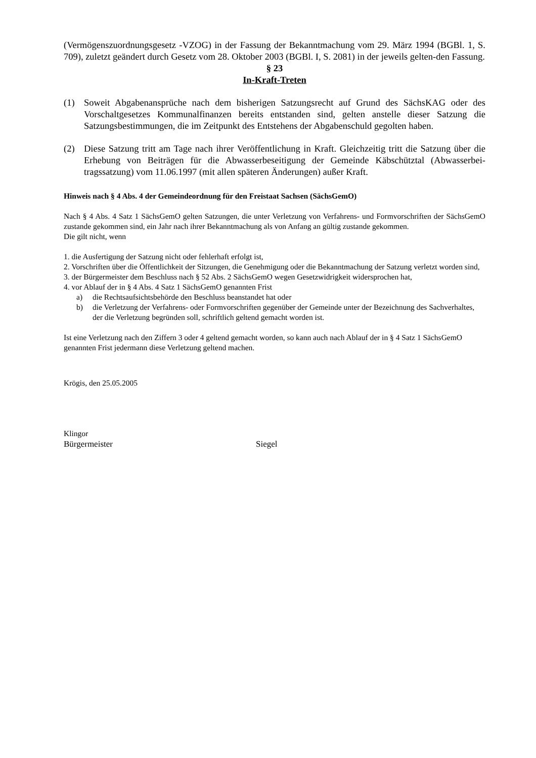(Vermögenszuordnungsgesetz -VZOG) in der Fassung der Bekanntmachung vom 29. März 1994 (BGBl. 1, S. 709), zuletzt geändert durch Gesetz vom 28. Oktober 2003 (BGBl. I, S. 2081) in der jeweils gelten-den Fassung.
§ 23
In-Kraft-Treten
(1) Soweit Abgabenansprüche nach dem bisherigen Satzungsrecht auf Grund des SächsKAG oder des Vorschaltgesetzes Kommunalfinanzen bereits entstanden sind, gelten anstelle dieser Satzung die Satzungsbestimmungen, die im Zeitpunkt des Entstehens der Abgabenschuld gegolten haben.
(2) Diese Satzung tritt am Tage nach ihrer Veröffentlichung in Kraft. Gleichzeitig tritt die Satzung über die Erhebung von Beiträgen für die Abwasserbeseitigung der Gemeinde Käbschütztal (Abwasserbei-tragssatzung) vom 11.06.1997 (mit allen späteren Änderungen) außer Kraft.
Hinweis nach § 4 Abs. 4 der Gemeindeordnung für den Freistaat Sachsen (SächsGemO)
Nach § 4 Abs. 4 Satz 1 SächsGemO gelten Satzungen, die unter Verletzung von Verfahrens- und Formvorschriften der SächsGemO zustande gekommen sind, ein Jahr nach ihrer Bekanntmachung als von Anfang an gültig zustande gekommen.
Die gilt nicht, wenn
1. die Ausfertigung der Satzung nicht oder fehlerhaft erfolgt ist,
2. Vorschriften über die Öffentlichkeit der Sitzungen, die Genehmigung oder die Bekanntmachung der Satzung verletzt worden sind,
3. der Bürgermeister dem Beschluss nach § 52 Abs. 2 SächsGemO wegen Gesetzwidrigkeit widersprochen hat,
4. vor Ablauf der in § 4 Abs. 4 Satz 1 SächsGemO genannten Frist
a) die Rechtsaufsichtsbehörde den Beschluss beanstandet hat oder
b) die Verletzung der Verfahrens- oder Formvorschriften gegenüber der Gemeinde unter der Bezeichnung des Sachverhaltes, der die Verletzung begründen soll, schriftlich geltend gemacht worden ist.
Ist eine Verletzung nach den Ziffern 3 oder 4 geltend gemacht worden, so kann auch nach Ablauf der in § 4 Satz 1 SächsGemO genannten Frist jedermann diese Verletzung geltend machen.
Krögis, den 25.05.2005
Klingor
Bürgermeister Siegel